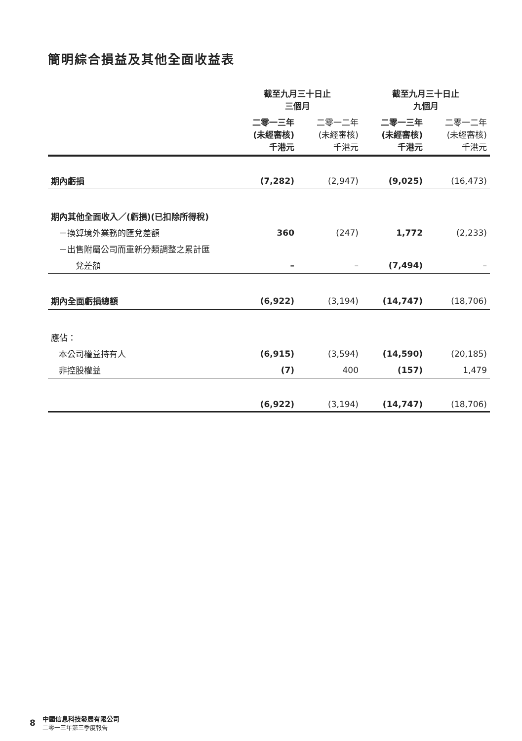簡明綜合損益及其他全面收益表
| | 截至九月三十日止 三個月 | | 截至九月三十日止 九個月 | |
| --- | --- | --- | --- | --- |
| | 二零一三年 (未經審核) 千港元 | 二零一二年 (未經審核) 千港元 | 二零一三年 (未經審核) 千港元 | 二零一二年 (未經審核) 千港元 |
| 期內虧損 | (7,282) | (2,947) | (9,025) | (16,473) |
| 期內其他全面收入／(虧損)(已扣除所得稅) | | | | |
| －換算境外業務的匯兌差額 | 360 | (247) | 1,772 | (2,233) |
| －出售附屬公司而重新分類調整之累計匯 | | | | |
| 兌差額 | – | – | (7,494) | – |
| 期內全面虧損總額 | (6,922) | (3,194) | (14,747) | (18,706) |
| 應佔： | | | | |
| 本公司權益持有人 | (6,915) | (3,594) | (14,590) | (20,185) |
| 非控股權益 | (7) | 400 | (157) | 1,479 |
| | (6,922) | (3,194) | (14,747) | (18,706) |
8
中國信息科技發展有限公司
二零一三年第三季度報告